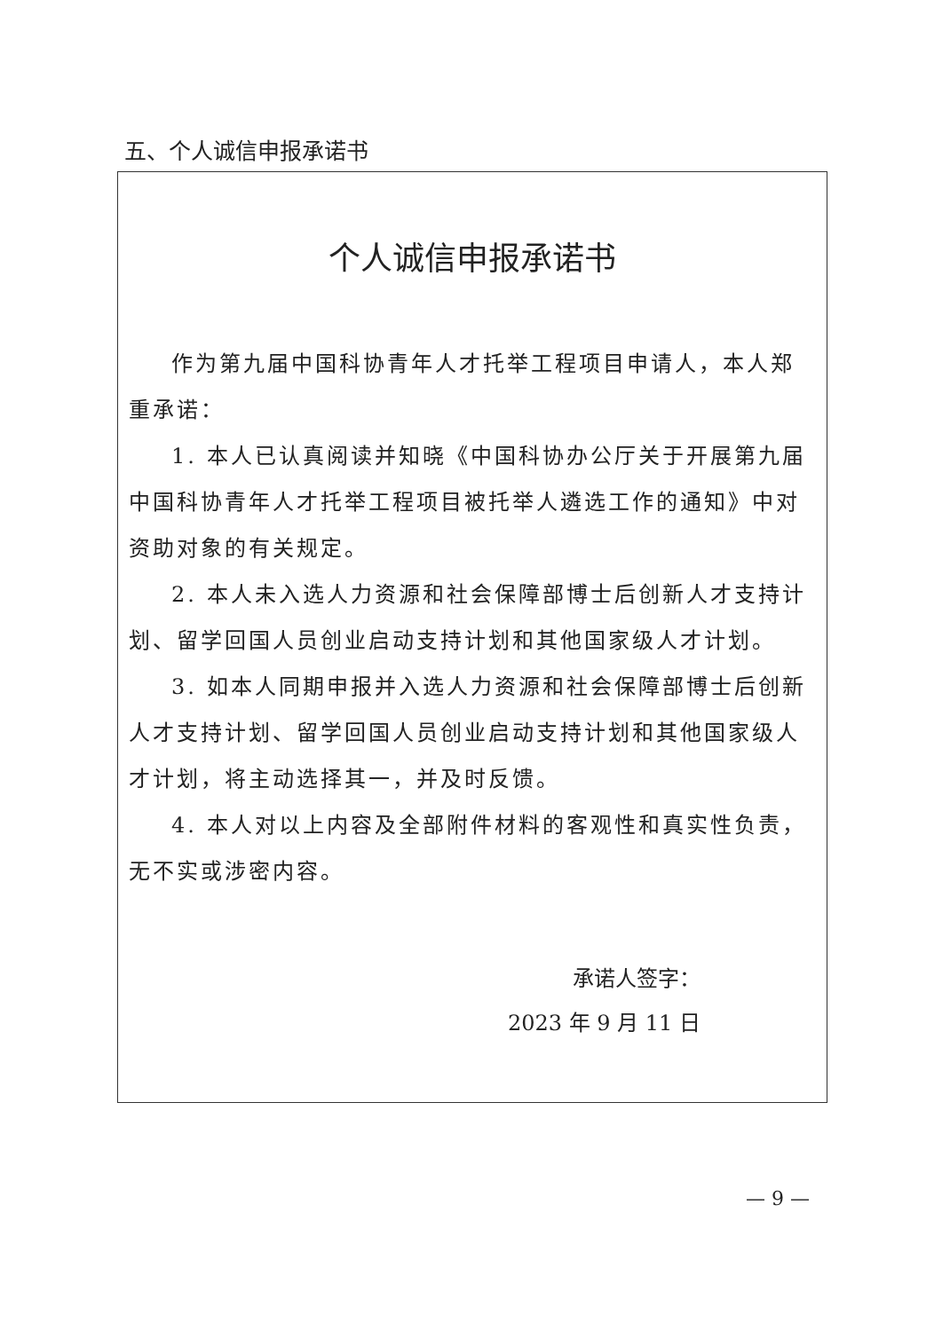五、个人诚信申报承诺书
个人诚信申报承诺书
作为第九届中国科协青年人才托举工程项目申请人，本人郑重承诺：
1. 本人已认真阅读并知晓《中国科协办公厅关于开展第九届中国科协青年人才托举工程项目被托举人遴选工作的通知》中对资助对象的有关规定。
2. 本人未入选人力资源和社会保障部博士后创新人才支持计划、留学回国人员创业启动支持计划和其他国家级人才计划。
3. 如本人同期申报并入选人力资源和社会保障部博士后创新人才支持计划、留学回国人员创业启动支持计划和其他国家级人才计划，将主动选择其一，并及时反馈。
4. 本人对以上内容及全部附件材料的客观性和真实性负责，无不实或涉密内容。
承诺人签字：
2023 年 9 月 11 日
— 9 —